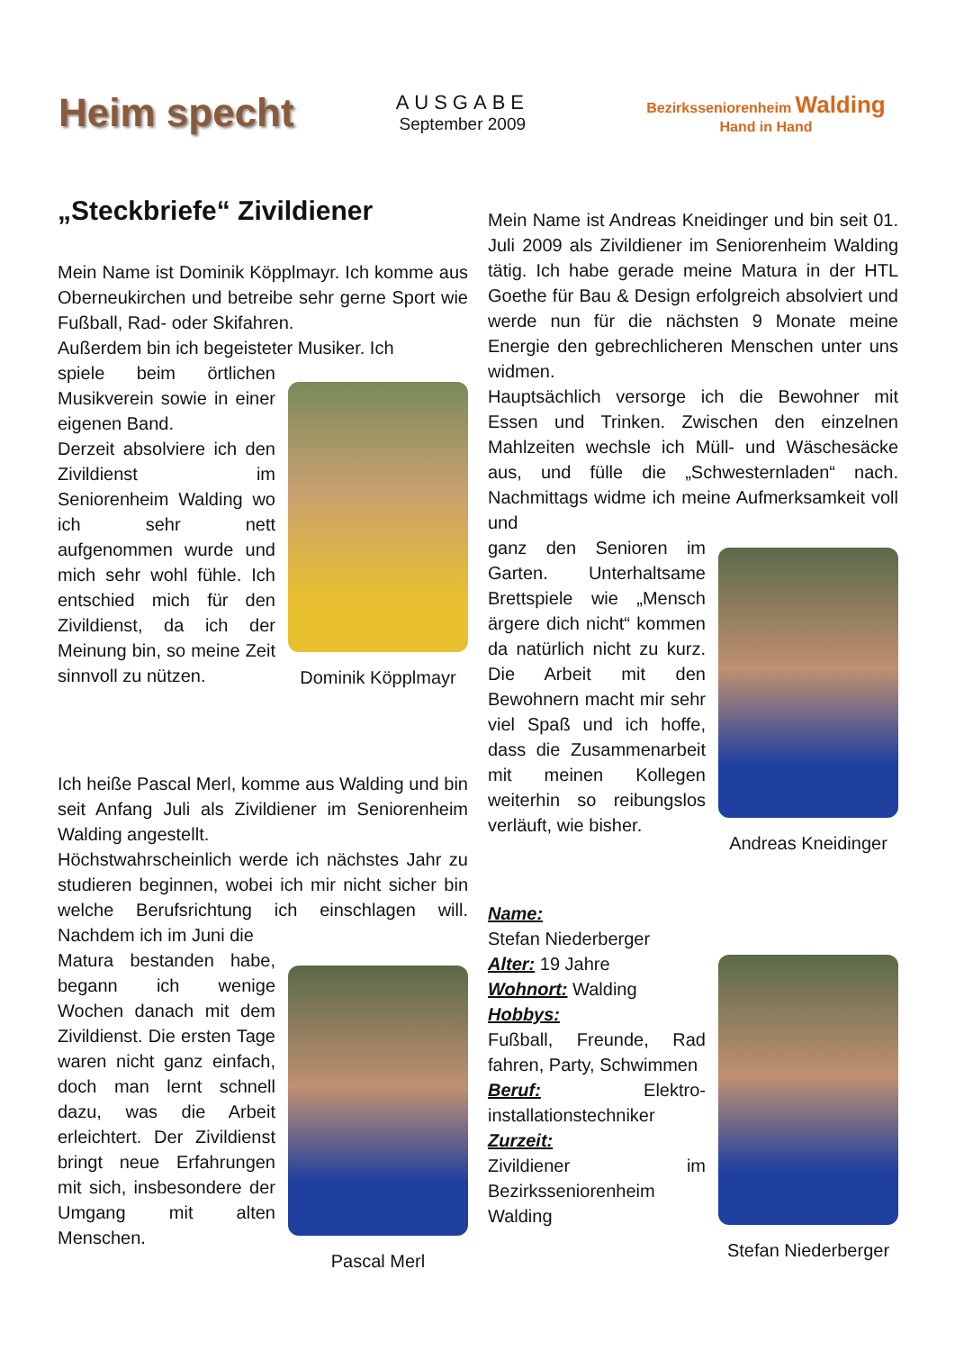Heim specht
AUSGABE
September 2009
Bezirksseniorenheim Walding
Hand in Hand
„Steckbriefe“ Zivildiener
Mein Name ist Dominik Köpplmayr. Ich komme aus Oberneukirchen und betreibe sehr gerne Sport wie Fußball, Rad- oder Skifahren.
Außerdem bin ich begeisteter Musiker. Ich
spiele beim örtlichen Musikverein sowie in einer eigenen Band.
Derzeit absolviere ich den Zivildienst im Seniorenheim Walding wo ich sehr nett aufgenommen wurde und mich sehr wohl fühle. Ich entschied mich für den Zivildienst, da ich der Meinung bin, so meine Zeit sinnvoll zu nützen.
Dominik Köpplmayr
Ich heiße Pascal Merl, komme aus Walding und bin seit Anfang Juli als Zivildiener im Seniorenheim Walding angestellt.
Höchstwahrscheinlich werde ich nächstes Jahr zu studieren beginnen, wobei ich mir nicht sicher bin welche Berufsrichtung ich einschlagen will. Nachdem ich im Juni die
Matura bestanden habe, begann ich wenige Wochen danach mit dem Zivildienst. Die ersten Tage waren nicht ganz einfach, doch man lernt schnell dazu, was die Arbeit erleichtert. Der Zivildienst bringt neue Erfahrungen mit sich, insbesondere der Umgang mit alten Menschen.
Pascal Merl
Mein Name ist Andreas Kneidinger und bin seit 01. Juli 2009 als Zivildiener im Seniorenheim Walding tätig. Ich habe gerade meine Matura in der HTL Goethe für Bau & Design erfolgreich absolviert und werde nun für die nächsten 9 Monate meine Energie den gebrechlicheren Menschen unter uns widmen.
Hauptsächlich versorge ich die Bewohner mit Essen und Trinken. Zwischen den einzelnen Mahlzeiten wechsle ich Müll- und Wäschesäcke aus, und fülle die „Schwesternladen“ nach. Nachmittags widme ich meine Aufmerksamkeit voll und
ganz den Senioren im Garten. Unterhaltsame Brettspiele wie „Mensch ärgere dich nicht“ kommen da natürlich nicht zu kurz. Die Arbeit mit den Bewohnern macht mir sehr viel Spaß und ich hoffe, dass die Zusammenarbeit mit meinen Kollegen weiterhin so reibungslos verläuft, wie bisher.
Andreas Kneidinger
Name:
Stefan Niederberger
Alter: 19 Jahre
Wohnort: Walding
Hobbys:
Fußball, Freunde, Rad fahren, Party, Schwimmen
Beruf: Elektro-installationstechniker
Zurzeit:
Zivildiener im Bezirksseniorenheim Walding
Stefan Niederberger